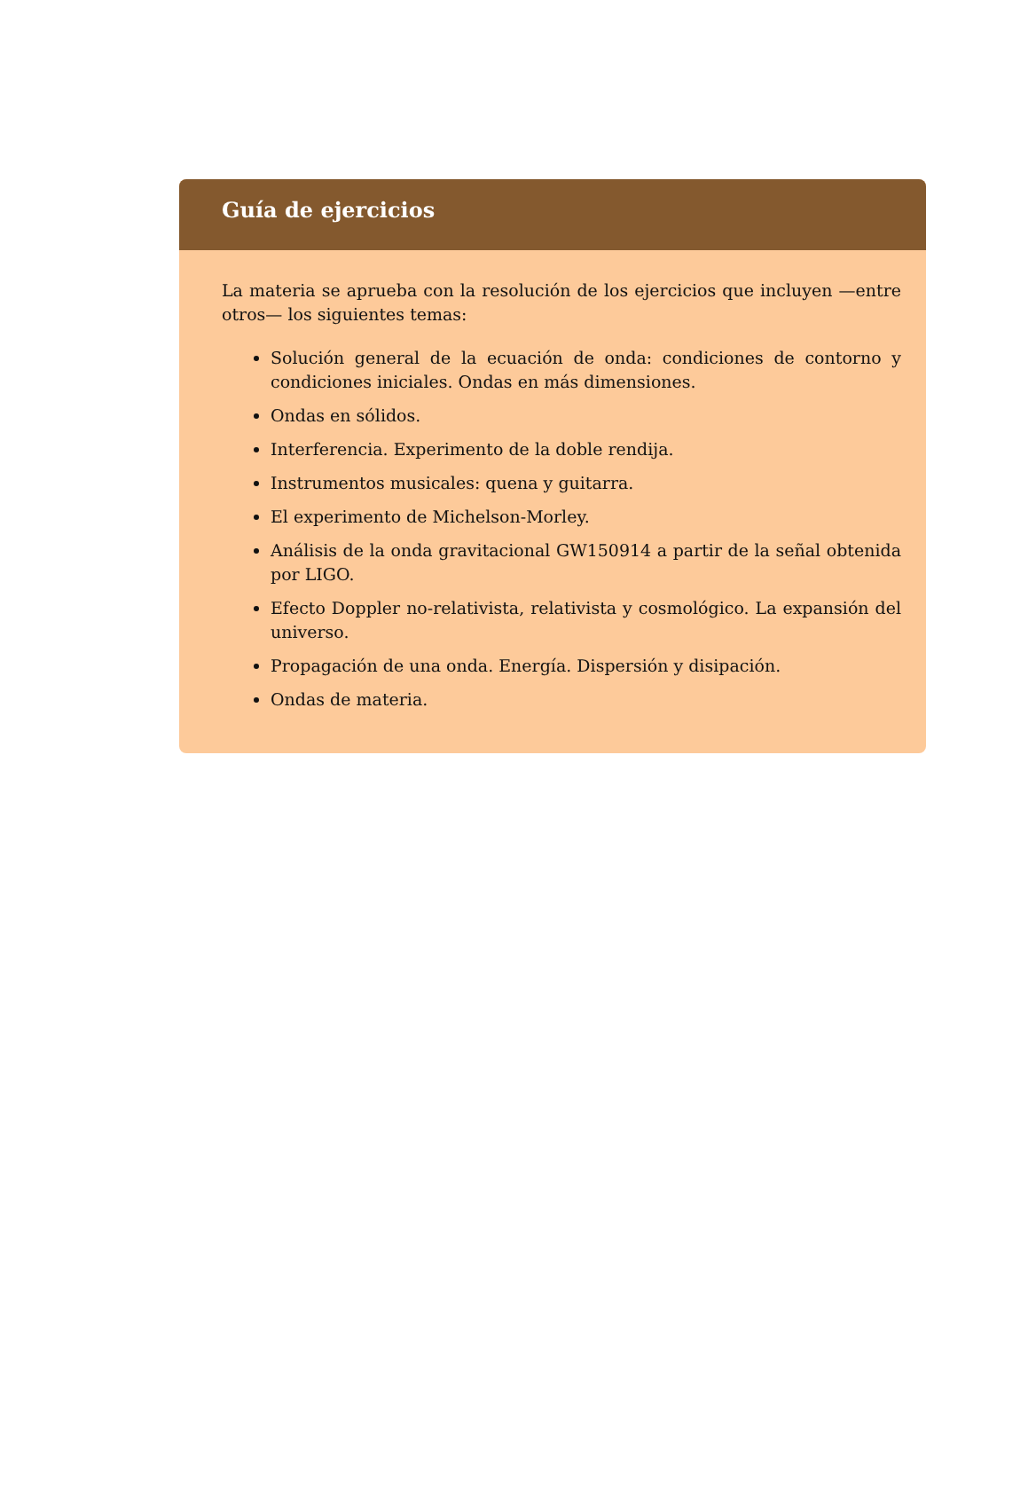Guía de ejercicios
La materia se aprueba con la resolución de los ejercicios que incluyen —entre otros— los siguientes temas:
Solución general de la ecuación de onda: condiciones de contorno y condiciones iniciales. Ondas en más dimensiones.
Ondas en sólidos.
Interferencia. Experimento de la doble rendija.
Instrumentos musicales: quena y guitarra.
El experimento de Michelson-Morley.
Análisis de la onda gravitacional GW150914 a partir de la señal obtenida por LIGO.
Efecto Doppler no-relativista, relativista y cosmológico. La expansión del universo.
Propagación de una onda. Energía. Dispersión y disipación.
Ondas de materia.